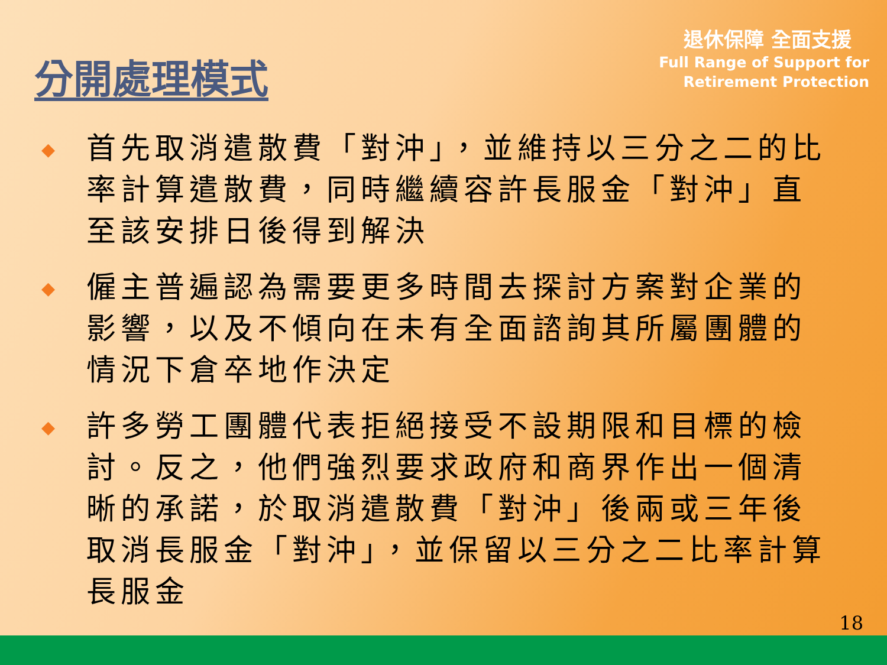分開處理模式
退休保障 全面支援
Full Range of Support for
Retirement Protection
◆ 首先取消遣散費「對沖」，並維持以三分之二的比率計算遣散費，同時繼續容許長服金「對沖」直至該安排日後得到解決
◆ 僱主普遍認為需要更多時間去探討方案對企業的影響，以及不傾向在未有全面諮詢其所屬團體的情況下倉卒地作決定
◆ 許多勞工團體代表拒絕接受不設期限和目標的檢討。反之，他們強烈要求政府和商界作出一個清晰的承諾，於取消遣散費「對沖」後兩或三年後取消長服金「對沖」，並保留以三分之二比率計算長服金
18